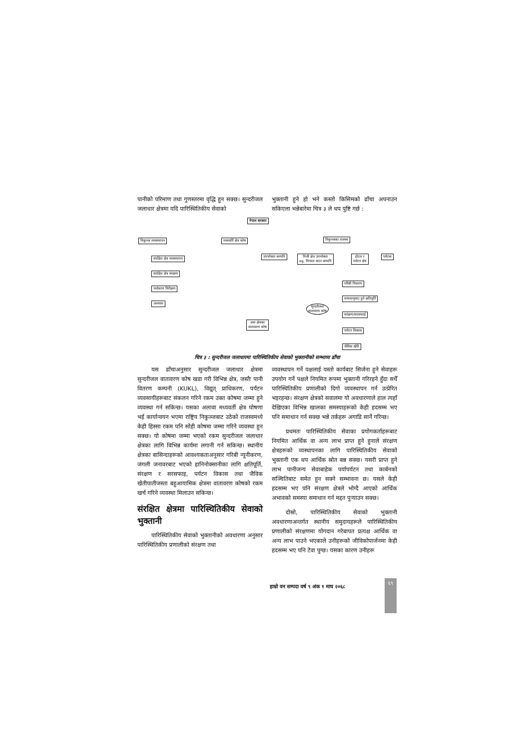पानीको परिमाण तथा गुणस्तरमा वृद्धि हुन सक्छ। सुन्दरीजल जलाधार क्षेत्रमा यदि पारिस्थितिकीय सेवाको
भुक्तानी हुने हो भने कस्तो किसिमको ढाँचा अपनाउन सकिएला भन्नेबारेमा चित्र ३ ले थप पुष्टि गर्छ :
नेपाल सरकार
निकुञ्ज व्यवस्थापन मध्यवर्ति क्षेत्र कोष निकुञ्जका राजस्व
उपभोक्ता कम्पनि
निजी क्षेत्र उपभोक्ता
eg. मिनरल वाटर कम्पनि
होटल र
पर्यटन क्षेत्र
पर्यटक
संरक्षित क्षेत्र व्यवस्थापन
संरक्षित क्षेत्र संरक्षण
पर्यावरण निरीक्षण
अध्ययन
गरिबी निवारण
वन्यजन्तुबाट हुने क्षतिपूर्ति
सरंक्षण/सरसफाई
पर्यटन विकास
जैविक खेति
सुन्दरीजल
वातावरण कोष
अरू क्षेत्रका
वातावरण कोष
चित्र ३ : सुन्दरीजल जलाधारमा पारिस्थितिकीय सेवाको भुक्तानीको सम्भाव्य ढाँचा
यस ढाँचाअनुसार सुन्दरीजल जलाधार क्षेत्रमा सुन्दरीजल वातावरण कोष खडा गरी विभिन्न क्षेत्र, जस्तैः पानी वितरण कम्पनी (KUKL), विद्युत् प्राधिकरण, पर्यटन व्यवसायीहरूबाट संकलन गरिने रकम उक्त कोषमा जम्मा हुने व्यवस्था गर्न सकिन्छ। यसका अलावा मध्यवर्ती क्षेत्र घोषणा भई कार्यान्वयन भएमा राष्ट्रिय निकुञ्जबाट उठेको राजस्वमध्ये केही हिस्सा रकम पनि सोही कोषमा जम्मा गरिने व्यवस्था हुन सक्छ। यो कोषमा जम्मा भएको रकम सुन्दरीजल जलाधार क्षेत्रका लागि विभिन्न कार्यमा लगानी गर्न सकिन्छ। स्थानीय क्षेत्रका बासिन्दाहरूको आवश्यकताअनुसार गरिबी न्यूनीकरण, जंगली जनावरबाट भएको हानिनोक्सानीका लागि क्षतिपूर्ति, संरक्षण र सरसफाइ, पर्यटन विकास तथा जैविक खेतीपातीजस्ता बहुआयामिक क्षेत्रमा वातावरण कोषको रकम खर्च गरिने व्यवस्था मिलाउन सकिन्छ।
संरक्षित क्षेत्रमा पारिस्थितिकीय सेवाको भुक्तानी
पारिस्थितिकीय सेवाको भुक्तानीको अवधारणा अनुसार पारिस्थितिकीय प्रणालीको संरक्षण तथा
व्यवस्थापन गर्ने पक्षलाई यस्तो कार्यबाट सिर्जना हुने सेवाहरू उपयोग गर्ने पक्षले नियमित रूपमा भुक्तानी गरिरहने हुँदा सधैँ पारिस्थितिकीय प्रणालीको दिगो व्यवस्थापन गर्न उत्प्रेरित भइरहन्छ। संरक्षण क्षेत्रको सवालमा यो अवधारणाले हाल त्यहाँ देखिएका विभिन्न खालका समस्याहरूको केही हदसम्म भए पनि समाधान गर्न सक्छ भन्ने तर्कहरू अगाडि सार्ने गरिन्छ।
प्रथमतः पारिस्थितिकीय सेवाका प्रयोगकर्ताहरूबाट नियमित आर्थिक वा अन्य लाभ प्राप्त हुने हुनाले संरक्षण क्षेत्रहरूको व्यस्थापनका लागि पारिस्थितिकीय सेवाको भुक्तानी एक थप आर्थिक स्रोत बन्न सक्छ। यसरी प्राप्त हुने लाभ पानीजन्य सेवाबाहेक पर्यापर्यटन तथा कार्बनको सञ्चितिबाट समेत हुन सक्ने सम्भावना छ। यसले केही हदसम्म भए पनि संरक्षण क्षेत्रले भोग्दै आएको आर्थिक अभावको समस्या समाधान गर्न मद्दत पुऱ्याउन सक्छ।
दोस्रो, पारिस्थितिकीय सेवाको भुक्तानी अवधारणाअन्तर्गत स्थानीय समुदायहरूले पारिस्थितिकीय प्रणालीको संरक्षणमा योगदान गरेबापत प्रत्यक्ष आर्थिक वा अन्य लाभ पाउने भएकाले उनीहरूको जीविकोपार्जनमा केही हदसम्म भए पनि टेवा पुग्छ। यसका कारण उनीहरू
हाम्रो वन सम्पदा वर्ष ९ अंक १ माघ २०६८
६९